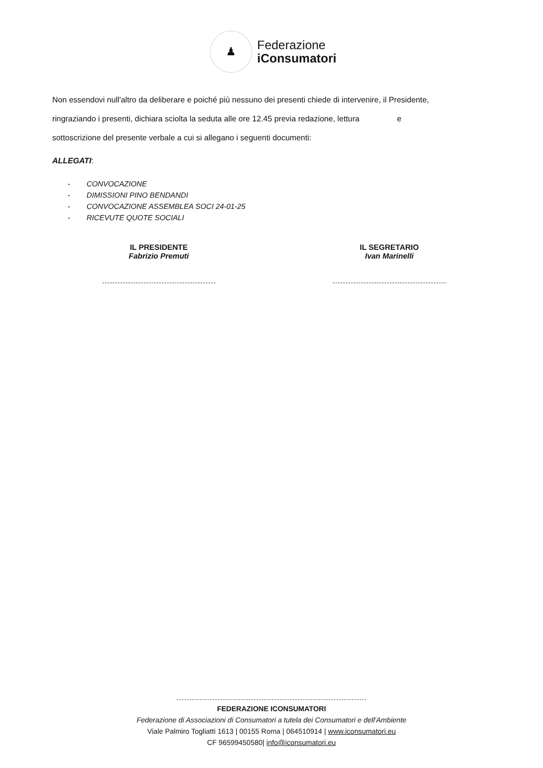♟
Federazione
iConsumatori
Non essendovi null'altro da deliberare e poiché più nessuno dei presenti chiede di intervenire, il Presidente,
ringraziando i presenti, dichiara sciolta la seduta alle ore 12.45 previa redazione, lettura e
sottoscrizione del presente verbale a cui si allegano i seguenti documenti:
ALLEGATI:
- CONVOCAZIONE
- DIMISSIONI PINO BENDANDI
- CONVOCAZIONE ASSEMBLEA SOCI 24-01-25
- RICEVUTE QUOTE SOCIALI
IL PRESIDENTE
Fabrizio Premuti
IL SEGRETARIO
Ivan Marinelli
FEDERAZIONE ICONSUMATORI
Federazione di Associazioni di Consumatori a tutela dei Consumatori e dell'Ambiente
Viale Palmiro Togliatti 1613 | 00155 Roma | 064510914 | www.iconsumatori.eu
CF 96599450580| info@iconsumatori.eu